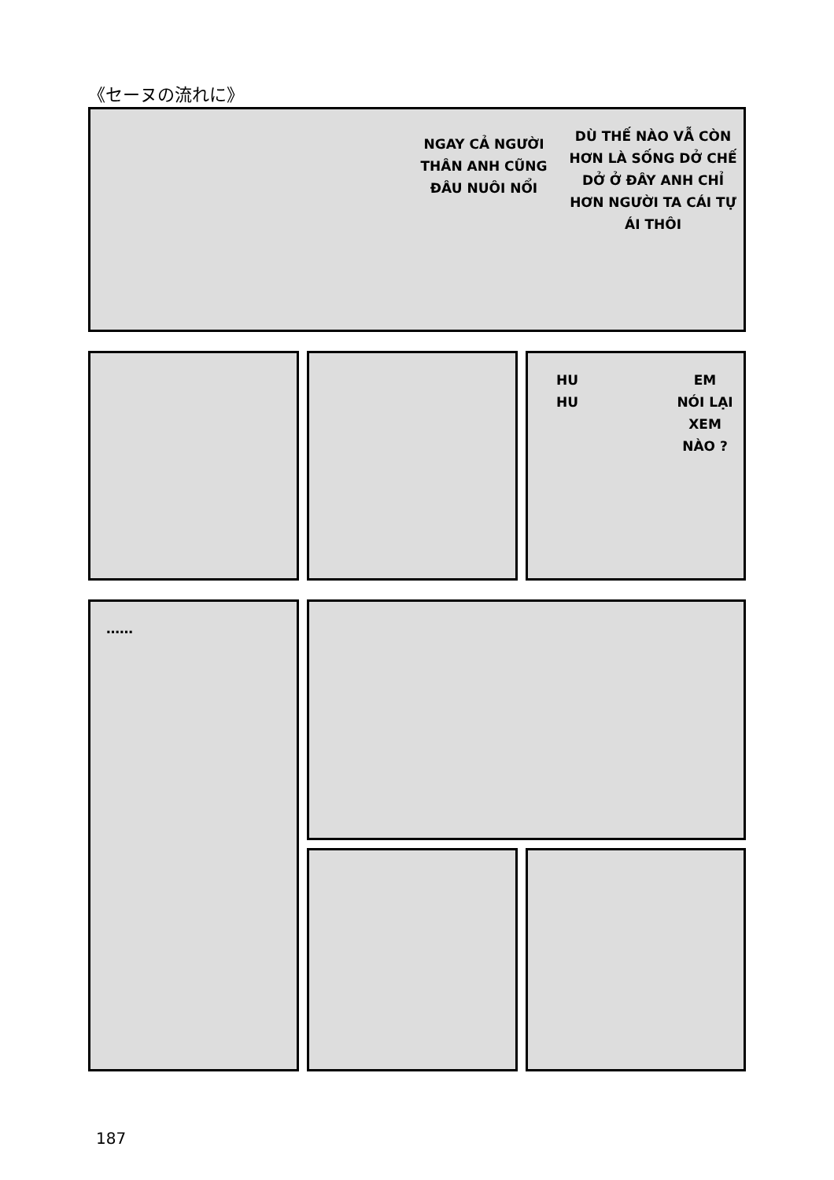《セーヌの流れに》
NGAY CẢ NGƯỜI
THÂN ANH CŨNG
ĐÂU NUÔI NỔI
DÙ THẾ NÀO VẪ CÒN
HƠN LÀ SỐNG DỞ CHẾ
DỞ Ở ĐÂY ANH CHỈ
HƠN NGƯỜI TA CÁI TỰ
ÁI THÔI
HU
HU
EM
NÓI LẠI
XEM
NÀO ?
……
187